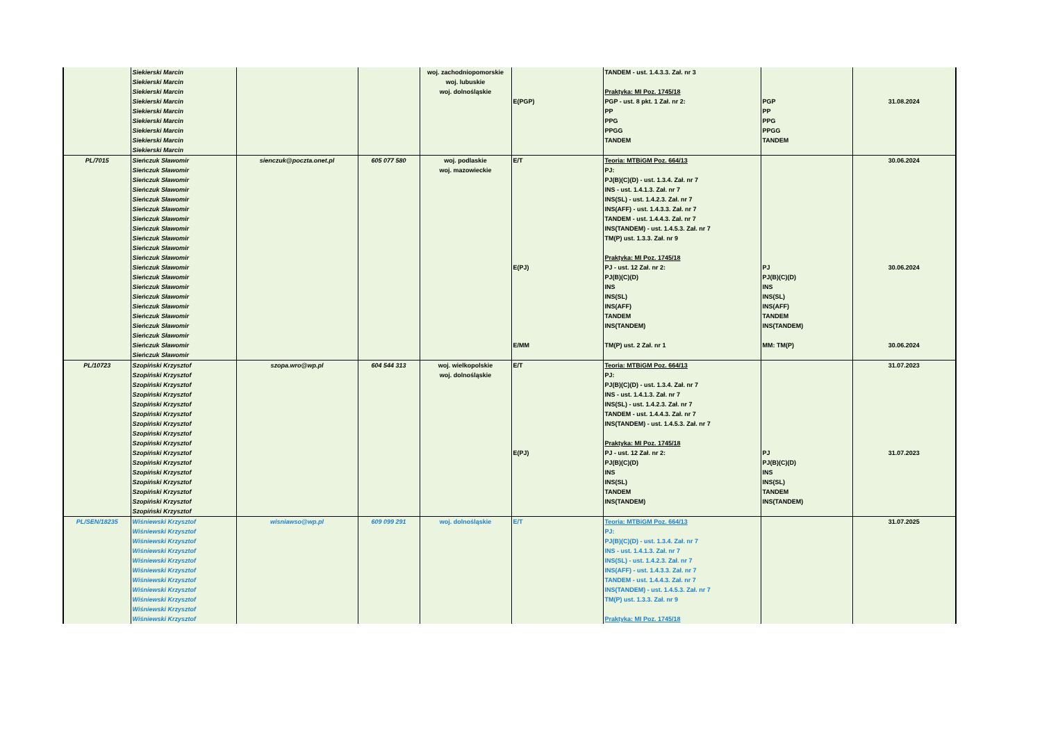| | Siekierski Marcin | | | woj. zachodniopomorskie | | TANDEM - ust. 1.4.3.3. Zał. nr 3 | | |
| | Siekierski Marcin | | | woj. lubuskie | | | | |
| | Siekierski Marcin | | | woj. dolnośląskie | | Praktyka: MI Poz. 1745/18 | | |
| | Siekierski Marcin | | | | E(PGP) | PGP - ust. 8 pkt. 1 Zał. nr 2: | PGP | 31.08.2024 |
| | Siekierski Marcin | | | | | PP | PP | |
| | Siekierski Marcin | | | | | PPG | PPG | |
| | Siekierski Marcin | | | | | PPGG | PPGG | |
| | Siekierski Marcin | | | | | TANDEM | TANDEM | |
| | Siekierski Marcin | | | | | | | |
| PL/7015 | Sieńczuk Sławomir | sienczuk@poczta.onet.pl | 605 077 580 | woj. podlaskie | E/T | Teoria: MTBiGM Poz. 664/13 | | 30.06.2024 |
| | Sieńczuk Sławomir | | | woj. mazowieckie | | PJ: | | |
| | Sieńczuk Sławomir | | | | | PJ(B)(C)(D) - ust. 1.3.4. Zał. nr 7 | | |
| | Sieńczuk Sławomir | | | | | INS - ust. 1.4.1.3. Zał. nr 7 | | |
| | Sieńczuk Sławomir | | | | | INS(SL) - ust. 1.4.2.3. Zał. nr 7 | | |
| | Sieńczuk Sławomir | | | | | INS(AFF) - ust. 1.4.3.3. Zał. nr 7 | | |
| | Sieńczuk Sławomir | | | | | TANDEM - ust. 1.4.4.3. Zał. nr 7 | | |
| | Sieńczuk Sławomir | | | | | INS(TANDEM) - ust. 1.4.5.3. Zał. nr 7 | | |
| | Sieńczuk Sławomir | | | | | TM(P) ust. 1.3.3. Zał. nr 9 | | |
| | Sieńczuk Sławomir | | | | | | | |
| | Sieńczuk Sławomir | | | | | Praktyka: MI Poz. 1745/18 | | |
| | Sieńczuk Sławomir | | | | E(PJ) | PJ - ust. 12 Zał. nr 2: | PJ | 30.06.2024 |
| | Sieńczuk Sławomir | | | | | PJ(B)(C)(D) | PJ(B)(C)(D) | |
| | Sieńczuk Sławomir | | | | | INS | INS | |
| | Sieńczuk Sławomir | | | | | INS(SL) | INS(SL) | |
| | Sieńczuk Sławomir | | | | | INS(AFF) | INS(AFF) | |
| | Sieńczuk Sławomir | | | | | TANDEM | TANDEM | |
| | Sieńczuk Sławomir | | | | | INS(TANDEM) | INS(TANDEM) | |
| | Sieńczuk Sławomir | | | | | | | |
| | Sieńczuk Sławomir | | | | E/MM | TM(P) ust. 2 Zał. nr 1 | MM: TM(P) | 30.06.2024 |
| | Sieńczuk Sławomir | | | | | | | |
| PL/10723 | Szopiński Krzysztof | szopa.wro@wp.pl | 604 544 313 | woj. wielkopolskie | E/T | Teoria: MTBiGM Poz. 664/13 | | 31.07.2023 |
| | Szopiński Krzysztof | | | woj. dolnośląskie | | PJ: | | |
| | Szopiński Krzysztof | | | | | PJ(B)(C)(D) - ust. 1.3.4. Zał. nr 7 | | |
| | Szopiński Krzysztof | | | | | INS - ust. 1.4.1.3. Zał. nr 7 | | |
| | Szopiński Krzysztof | | | | | INS(SL) - ust. 1.4.2.3. Zał. nr 7 | | |
| | Szopiński Krzysztof | | | | | TANDEM - ust. 1.4.4.3. Zał. nr 7 | | |
| | Szopiński Krzysztof | | | | | INS(TANDEM) - ust. 1.4.5.3. Zał. nr 7 | | |
| | Szopiński Krzysztof | | | | | | | |
| | Szopiński Krzysztof | | | | | Praktyka: MI Poz. 1745/18 | | |
| | Szopiński Krzysztof | | | | E(PJ) | PJ - ust. 12 Zał. nr 2: | PJ | 31.07.2023 |
| | Szopiński Krzysztof | | | | | PJ(B)(C)(D) | PJ(B)(C)(D) | |
| | Szopiński Krzysztof | | | | | INS | INS | |
| | Szopiński Krzysztof | | | | | INS(SL) | INS(SL) | |
| | Szopiński Krzysztof | | | | | TANDEM | TANDEM | |
| | Szopiński Krzysztof | | | | | INS(TANDEM) | INS(TANDEM) | |
| | Szopiński Krzysztof | | | | | | | |
| PL/SEN/18235 | Wiśniewski Krzysztof | wisniawso@wp.pl | 609 099 291 | woj. dolnośląskie | E/T | Teoria: MTBiGM Poz. 664/13 | | 31.07.2025 |
| | Wiśniewski Krzysztof | | | | | PJ: | | |
| | Wiśniewski Krzysztof | | | | | PJ(B)(C)(D) - ust. 1.3.4. Zał. nr 7 | | |
| | Wiśniewski Krzysztof | | | | | INS - ust. 1.4.1.3. Zał. nr 7 | | |
| | Wiśniewski Krzysztof | | | | | INS(SL) - ust. 1.4.2.3. Zał. nr 7 | | |
| | Wiśniewski Krzysztof | | | | | INS(AFF) - ust. 1.4.3.3. Zał. nr 7 | | |
| | Wiśniewski Krzysztof | | | | | TANDEM - ust. 1.4.4.3. Zał. nr 7 | | |
| | Wiśniewski Krzysztof | | | | | INS(TANDEM) - ust. 1.4.5.3. Zał. nr 7 | | |
| | Wiśniewski Krzysztof | | | | | TM(P) ust. 1.3.3. Zał. nr 9 | | |
| | Wiśniewski Krzysztof | | | | | | | |
| | Wiśniewski Krzysztof | | | | | Praktyka: MI Poz. 1745/18 | | |